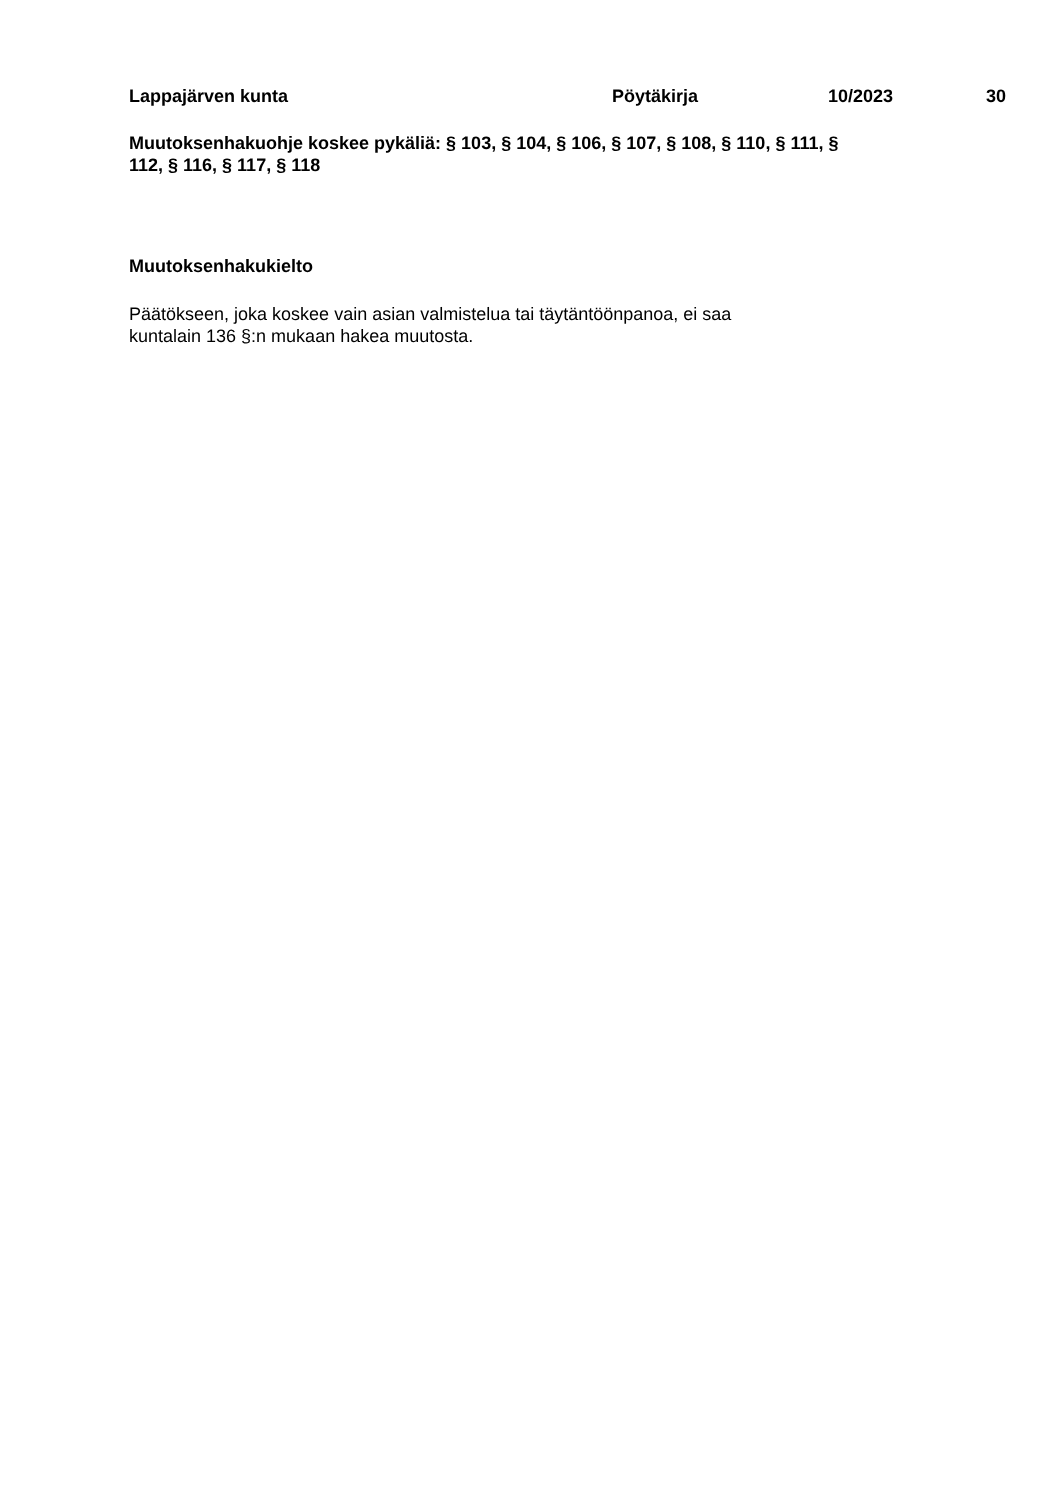Lappajärven kunta Pöytäkirja 10/2023 30
Muutoksenhakuohje koskee pykäliä: § 103, § 104, § 106, § 107, § 108, § 110, § 111, §
112, § 116, § 117, § 118
Muutoksenhakukielto
Päätökseen, joka koskee vain asian valmistelua tai täytäntöönpanoa, ei saa
kuntalain 136 §:n mukaan hakea muutosta.